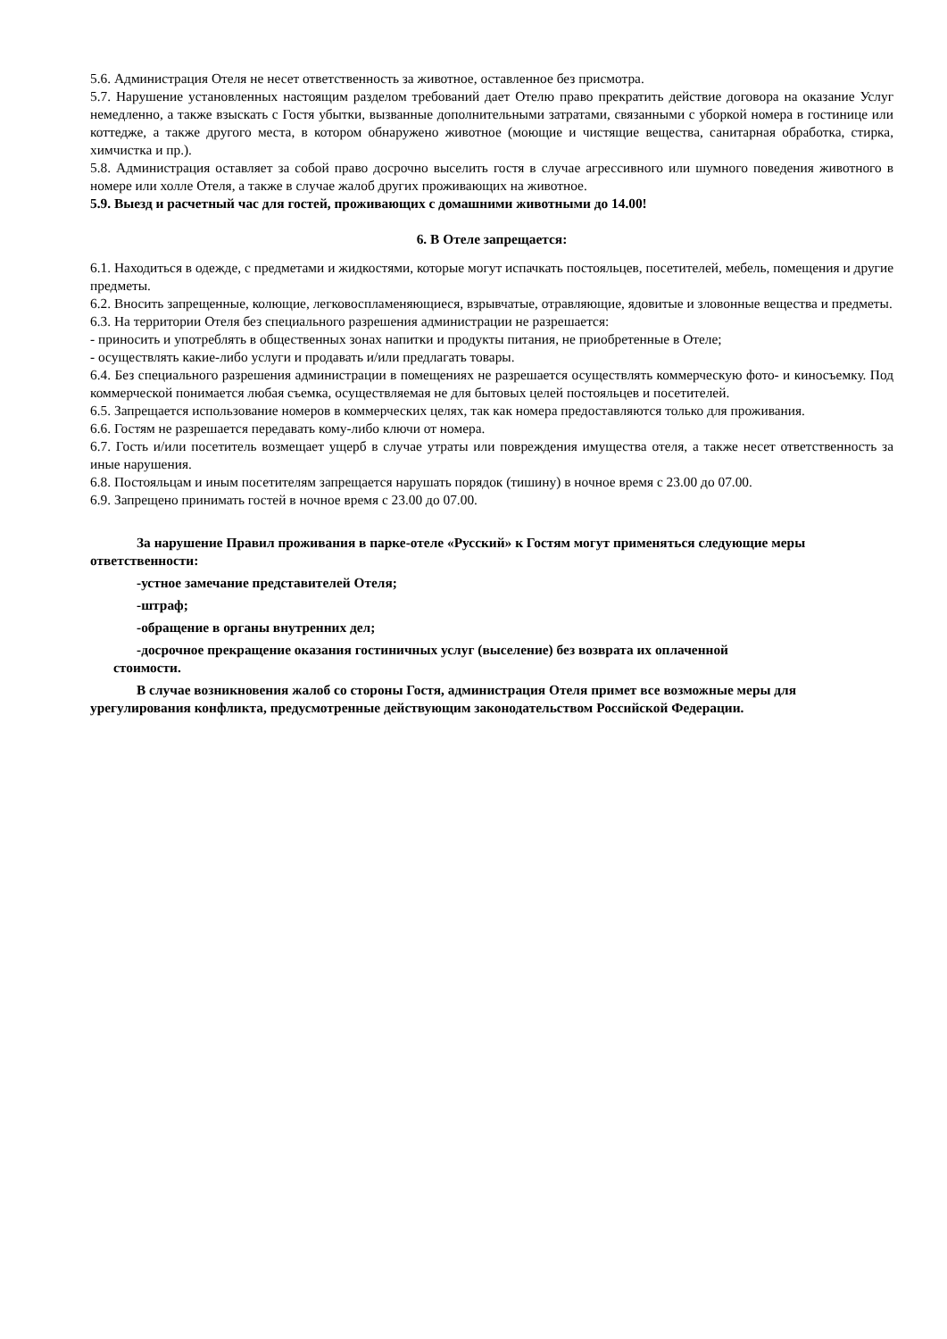5.6. Администрация Отеля не несет ответственность за животное, оставленное без присмотра.
5.7. Нарушение установленных настоящим разделом требований дает Отелю право прекратить действие договора на оказание Услуг немедленно, а также взыскать с Гостя убытки, вызванные дополнительными затратами, связанными с уборкой номера в гостинице или коттедже, а также другого места, в котором обнаружено животное (моющие и чистящие вещества, санитарная обработка, стирка, химчистка и пр.).
5.8. Администрация оставляет за собой право досрочно выселить гостя в случае агрессивного или шумного поведения животного в номере или холле Отеля, а также в случае жалоб других проживающих на животное.
5.9. Выезд и расчетный час для гостей, проживающих с домашними животными до 14.00!
6. В Отеле запрещается:
6.1. Находиться в одежде, с предметами и жидкостями, которые могут испачкать постояльцев, посетителей, мебель, помещения и другие предметы.
6.2. Вносить запрещенные, колющие, легковоспламеняющиеся, взрывчатые, отравляющие, ядовитые и зловонные вещества и предметы.
6.3. На территории Отеля без специального разрешения администрации не разрешается:
- приносить и употреблять в общественных зонах напитки и продукты питания, не приобретенные в Отеле;
- осуществлять какие-либо услуги и продавать и/или предлагать товары.
6.4. Без специального разрешения администрации в помещениях не разрешается осуществлять коммерческую фото- и киносъемку. Под коммерческой понимается любая съемка, осуществляемая не для бытовых целей постояльцев и посетителей.
6.5. Запрещается использование номеров в коммерческих целях, так как номера предоставляются только для проживания.
6.6. Гостям не разрешается передавать кому-либо ключи от номера.
6.7. Гость и/или посетитель возмещает ущерб в случае утраты или повреждения имущества отеля, а также несет ответственность за иные нарушения.
6.8. Постояльцам и иным посетителям запрещается нарушать порядок (тишину) в ночное время с 23.00 до 07.00.
6.9. Запрещено принимать гостей в ночное время с 23.00 до 07.00.
За нарушение Правил проживания в парке-отеле «Русский» к Гостям могут применяться следующие меры ответственности:
-устное замечание представителей Отеля;
-штраф;
-обращение в органы внутренних дел;
-досрочное прекращение оказания гостиничных услуг (выселение) без возврата их оплаченной
стоимости.
В случае возникновения жалоб со стороны Гостя, администрация Отеля примет все возможные меры для урегулирования конфликта, предусмотренные действующим законодательством Российской Федерации.